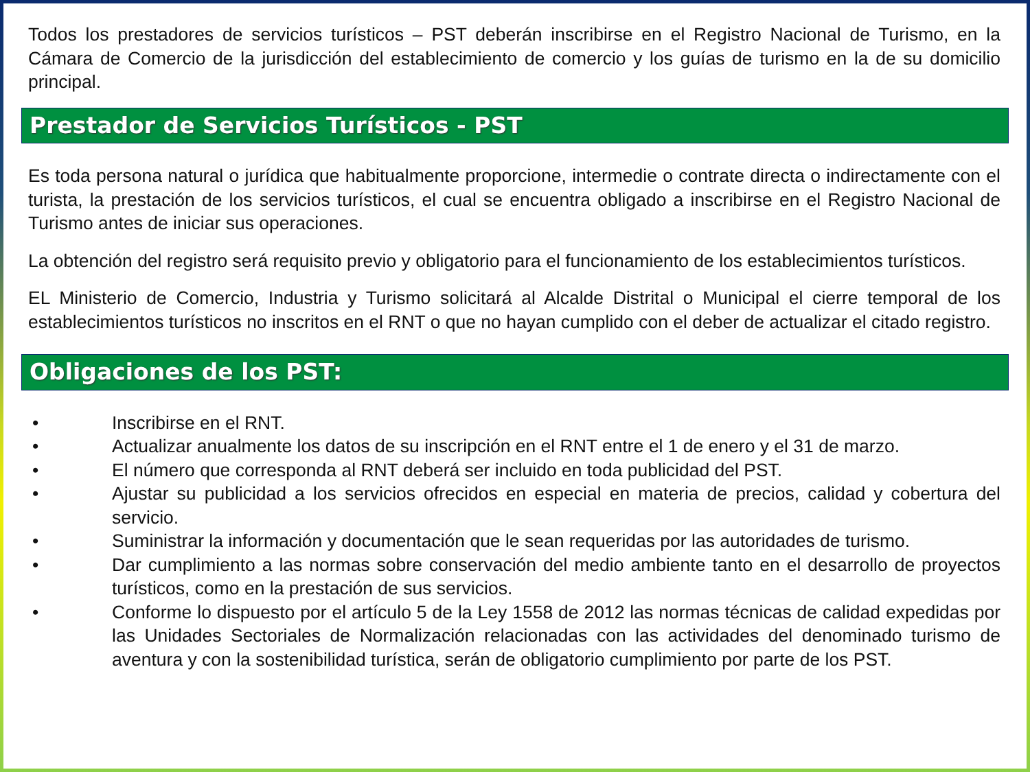Todos los prestadores de servicios turísticos – PST deberán inscribirse en el Registro Nacional de Turismo, en la Cámara de Comercio de la jurisdicción del establecimiento de comercio y los guías de turismo en la de su domicilio principal.
Prestador de Servicios Turísticos - PST
Es toda persona natural o jurídica que habitualmente proporcione, intermedie o contrate directa o indirectamente con el turista, la prestación de los servicios turísticos, el cual se encuentra obligado a inscribirse en el Registro Nacional de Turismo antes de iniciar sus operaciones.
La obtención del registro será requisito previo y obligatorio para el funcionamiento de los establecimientos turísticos.
EL Ministerio de Comercio, Industria y Turismo solicitará al Alcalde Distrital o Municipal el cierre temporal de los establecimientos turísticos no inscritos en el RNT o que no hayan cumplido con el deber de actualizar el citado registro.
Obligaciones de los PST:
• Inscribirse en el RNT.
• Actualizar anualmente los datos de su inscripción en el RNT entre el 1 de enero y el 31 de marzo.
• El número que corresponda al RNT deberá ser incluido en toda publicidad del PST.
• Ajustar su publicidad a los servicios ofrecidos en especial en materia de precios, calidad y cobertura del servicio.
• Suministrar la información y documentación que le sean requeridas por las autoridades de turismo.
• Dar cumplimiento a las normas sobre conservación del medio ambiente tanto en el desarrollo de proyectos turísticos, como en la prestación de sus servicios.
• Conforme lo dispuesto por el artículo 5 de la Ley 1558 de 2012 las normas técnicas de calidad expedidas por las Unidades Sectoriales de Normalización relacionadas con las actividades del denominado turismo de aventura y con la sostenibilidad turística, serán de obligatorio cumplimiento por parte de los PST.